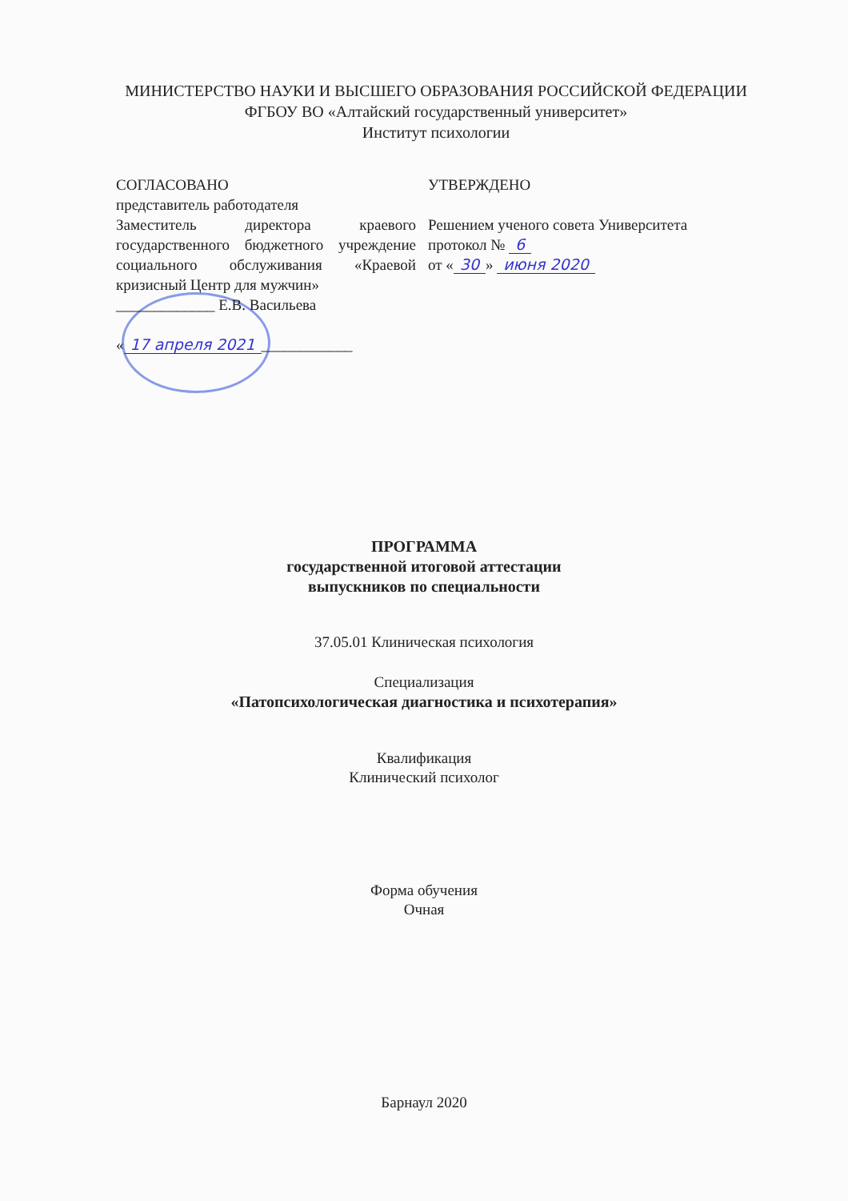МИНИСТЕРСТВО НАУКИ И ВЫСШЕГО ОБРАЗОВАНИЯ РОССИЙСКОЙ ФЕДЕРАЦИИ
ФГБОУ ВО «Алтайский государственный университет»
Институт психологии
СОГЛАСОВАНО
представитель работодателя
Заместитель директора краевого государственного бюджетного учреждение социального обслуживания «Краевой кризисный Центр для мужчин»
_____________ Е.В. Васильева
« 17 апреля 2021 ____________
УТВЕРЖДЕНО
Решением ученого совета Университета
протокол № 6
от « 30 » июня 2020
ПРОГРАММА
государственной итоговой аттестации
выпускников по специальности
37.05.01 Клиническая психология
Специализация
«Патопсихологическая диагностика и психотерапия»
Квалификация
Клинический психолог
Форма обучения
Очная
Барнаул 2020